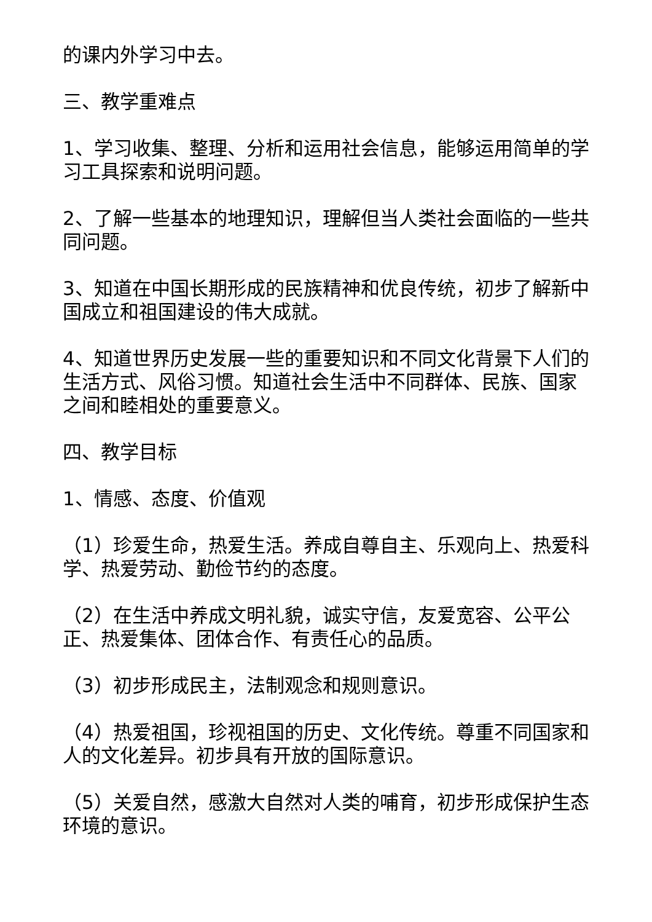的课内外学习中去。
三、教学重难点
1、学习收集、整理、分析和运用社会信息，能够运用简单的学习工具探索和说明问题。
2、了解一些基本的地理知识，理解但当人类社会面临的一些共同问题。
3、知道在中国长期形成的民族精神和优良传统，初步了解新中国成立和祖国建设的伟大成就。
4、知道世界历史发展一些的重要知识和不同文化背景下人们的生活方式、风俗习惯。知道社会生活中不同群体、民族、国家之间和睦相处的重要意义。
四、教学目标
1、情感、态度、价值观
（1）珍爱生命，热爱生活。养成自尊自主、乐观向上、热爱科学、热爱劳动、勤俭节约的态度。
（2）在生活中养成文明礼貌，诚实守信，友爱宽容、公平公正、热爱集体、团体合作、有责任心的品质。
（3）初步形成民主，法制观念和规则意识。
（4）热爱祖国，珍视祖国的历史、文化传统。尊重不同国家和人的文化差异。初步具有开放的国际意识。
（5）关爱自然，感激大自然对人类的哺育，初步形成保护生态环境的意识。